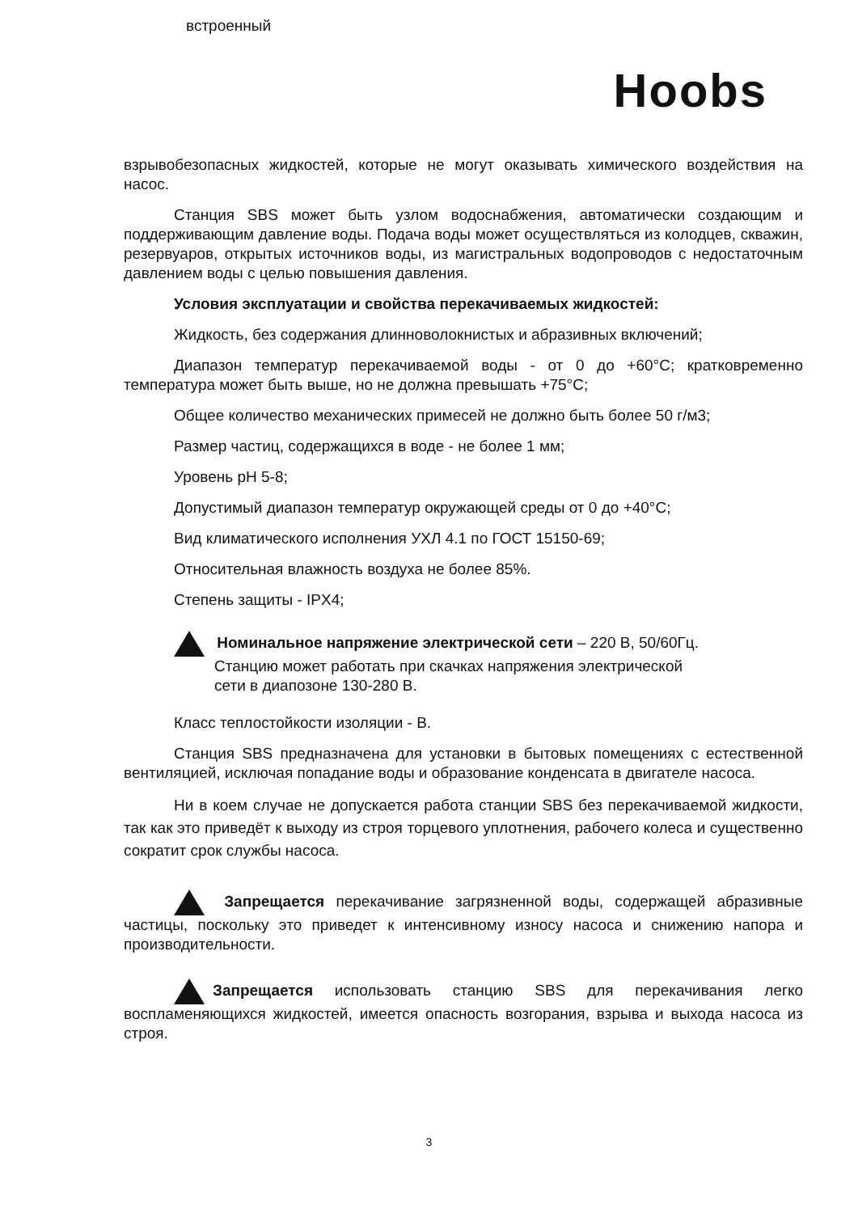встроенный
Hoobs
взрывобезопасных жидкостей, которые не могут оказывать химического воздействия на насос.
Станция SBS может быть узлом водоснабжения, автоматически создающим и поддерживающим давление воды. Подача воды может осуществляться из колодцев, скважин, резервуаров, открытых источников воды, из магистральных водопроводов с недостаточным давлением воды с целью повышения давления.
Условия эксплуатации и свойства перекачиваемых жидкостей:
Жидкость, без содержания длинноволокнистых и абразивных включений;
Диапазон температур перекачиваемой воды - от 0 до +60°С; кратковременно температура может быть выше, но не должна превышать +75°С;
Общее количество механических примесей не должно быть более 50 г/м3;
Размер частиц, содержащихся в воде - не более 1 мм;
Уровень рН 5-8;
Допустимый диапазон температур окружающей среды от 0 до +40°С;
Вид климатического исполнения УХЛ 4.1 по ГОСТ 15150-69;
Относительная влажность воздуха не более 85%.
Степень защиты - IPX4;
Номинальное напряжение электрической сети – 220 В, 50/60Гц.
Станцию может работать при скачках напряжения электрической
сети в диапозоне 130-280 В.
Класс теплостойкости изоляции - В.
Станция SBS предназначена для установки в бытовых помещениях с естественной вентиляцией, исключая попадание воды и образование конденсата в двигателе насоса.
Ни в коем случае не допускается работа станции SBS без перекачиваемой жидкости, так как это приведёт к выходу из строя торцевого уплотнения, рабочего колеса и существенно сократит срок службы насоса.
Запрещается перекачивание загрязненной воды, содержащей абразивные частицы, поскольку это приведет к интенсивному износу насоса и снижению напора и производительности.
Запрещается использовать станцию SBS для перекачивания легко воспламеняющихся жидкостей, имеется опасность возгорания, взрыва и выхода насоса из строя.
3